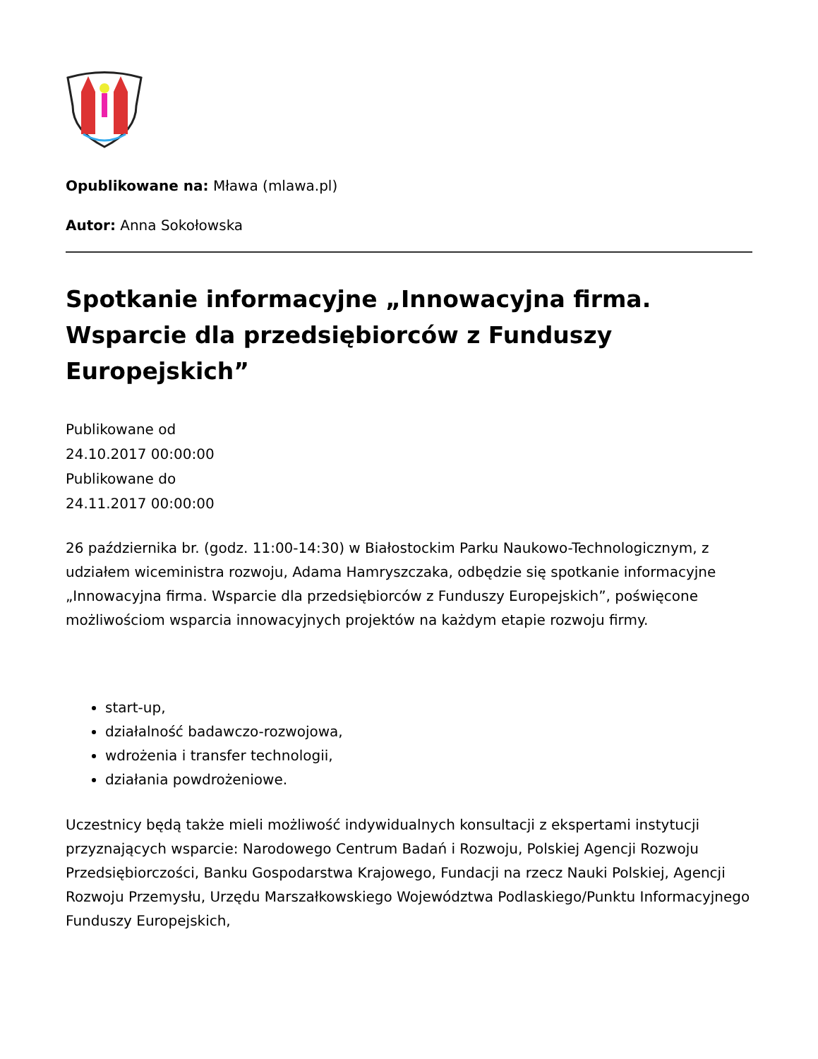Opublikowane na: Mława (mlawa.pl)
Autor: Anna Sokołowska
Spotkanie informacyjne „Innowacyjna firma. Wsparcie dla przedsiębiorców z Funduszy Europejskich”
Publikowane od
24.10.2017 00:00:00
Publikowane do
24.11.2017 00:00:00
26 października br. (godz. 11:00-14:30) w Białostockim Parku Naukowo-Technologicznym, z udziałem wiceministra rozwoju, Adama Hamryszczaka, odbędzie się spotkanie informacyjne „Innowacyjna firma. Wsparcie dla przedsiębiorców z Funduszy Europejskich”, poświęcone możliwościom wsparcia innowacyjnych projektów na każdym etapie rozwoju firmy.
start-up,
działalność badawczo-rozwojowa,
wdrożenia i transfer technologii,
działania powdrożeniowe.
Uczestnicy będą także mieli możliwość indywidualnych konsultacji z ekspertami instytucji przyznających wsparcie: Narodowego Centrum Badań i Rozwoju, Polskiej Agencji Rozwoju Przedsiębiorczości, Banku Gospodarstwa Krajowego, Fundacji na rzecz Nauki Polskiej, Agencji Rozwoju Przemysłu, Urzędu Marszałkowskiego Województwa Podlaskiego/Punktu Informacyjnego Funduszy Europejskich,